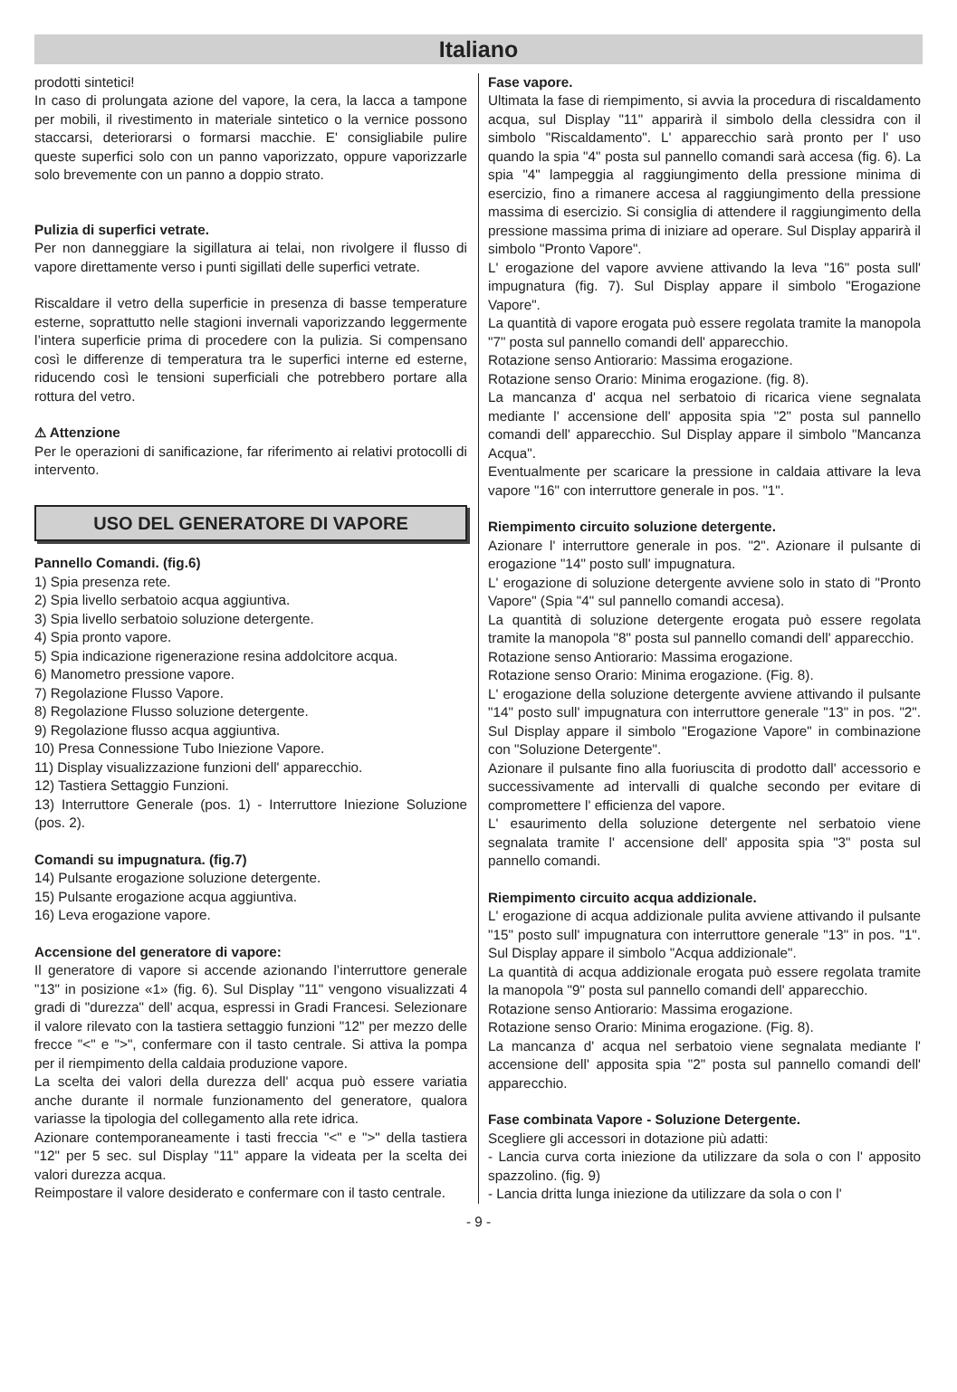Italiano
prodotti sintetici!
In caso di prolungata azione del vapore, la cera, la lacca a tampone per mobili, il rivestimento in materiale sintetico o la vernice possono staccarsi, deteriorarsi o formarsi macchie. E' consigliabile pulire queste superfici solo con un panno vaporizzato, oppure vaporizzarle solo brevemente con un panno a doppio strato.
Pulizia di superfici vetrate.
Per non danneggiare la sigillatura ai telai, non rivolgere il flusso di vapore direttamente verso i punti sigillati delle superfici vetrate.
Riscaldare il vetro della superficie in presenza di basse temperature esterne, soprattutto nelle stagioni invernali vaporizzando leggermente l’intera superficie prima di procedere con la pulizia. Si compensano così le differenze di temperatura tra le superfici interne ed esterne, riducendo così le tensioni superficiali che potrebbero portare alla rottura del vetro.
⚠ Attenzione
Per le operazioni di sanificazione, far riferimento ai relativi protocolli di intervento.
USO DEL GENERATORE DI VAPORE
Pannello Comandi. (fig.6)
1) Spia presenza rete.
2) Spia livello serbatoio acqua aggiuntiva.
3) Spia livello serbatoio soluzione detergente.
4) Spia pronto vapore.
5) Spia indicazione rigenerazione resina addolcitore acqua.
6) Manometro pressione vapore.
7) Regolazione Flusso Vapore.
8) Regolazione Flusso soluzione detergente.
9) Regolazione flusso acqua aggiuntiva.
10) Presa Connessione Tubo Iniezione Vapore.
11) Display visualizzazione funzioni dell' apparecchio.
12) Tastiera Settaggio Funzioni.
13) Interruttore Generale (pos. 1) - Interruttore Iniezione Soluzione (pos. 2).
Comandi su impugnatura. (fig.7)
14) Pulsante erogazione soluzione detergente.
15) Pulsante erogazione acqua aggiuntiva.
16) Leva erogazione vapore.
Accensione del generatore di vapore:
Il generatore di vapore si accende azionando l’interruttore generale "13" in posizione «1» (fig. 6). Sul Display "11" vengono visualizzati 4 gradi di "durezza" dell' acqua, espressi in Gradi Francesi. Selezionare il valore rilevato con la tastiera settaggio funzioni "12" per mezzo delle frecce "<" e ">", confermare con il tasto centrale. Si attiva la pompa per il riempimento della caldaia produzione vapore.
La scelta dei valori della durezza dell' acqua può essere variatia anche durante il normale funzionamento del generatore, qualora variasse la tipologia del collegamento alla rete idrica.
Azionare contemporaneamente i tasti freccia "<" e ">" della tastiera "12" per 5 sec. sul Display "11" appare la videata per la scelta dei valori durezza acqua.
Reimpostare il valore desiderato e confermare con il tasto centrale.
Fase vapore.
Ultimata la fase di riempimento, si avvia la procedura di riscaldamento acqua, sul Display "11" apparirà il simbolo della clessidra con il simbolo "Riscaldamento". L' apparecchio sarà pronto per l' uso quando la spia "4" posta sul pannello comandi sarà accesa (fig. 6). La spia "4" lampeggia al raggiungimento della pressione minima di esercizio, fino a rimanere accesa al raggiungimento della pressione massima di esercizio. Si consiglia di attendere il raggiungimento della pressione massima prima di iniziare ad operare. Sul Display apparirà il simbolo "Pronto Vapore".
L' erogazione del vapore avviene attivando la leva "16" posta sull' impugnatura (fig. 7). Sul Display appare il simbolo "Erogazione Vapore".
La quantità di vapore erogata può essere regolata tramite la manopola "7" posta sul pannello comandi dell' apparecchio.
Rotazione senso Antiorario: Massima erogazione.
Rotazione senso Orario: Minima erogazione. (fig. 8).
La mancanza d' acqua nel serbatoio di ricarica viene segnalata mediante l' accensione dell' apposita spia "2" posta sul pannello comandi dell' apparecchio. Sul Display appare il simbolo "Mancanza Acqua".
Eventualmente per scaricare la pressione in caldaia attivare la leva vapore "16" con interruttore generale in pos. "1".
Riempimento circuito soluzione detergente.
Azionare l' interruttore generale in pos. "2". Azionare il pulsante di erogazione "14" posto sull' impugnatura.
L' erogazione di soluzione detergente avviene solo in stato di "Pronto Vapore" (Spia "4" sul pannello comandi accesa).
La quantità di soluzione detergente erogata può essere regolata tramite la manopola "8" posta sul pannello comandi dell' apparecchio.
Rotazione senso Antiorario: Massima erogazione.
Rotazione senso Orario: Minima erogazione. (Fig. 8).
L' erogazione della soluzione detergente avviene attivando il pulsante "14" posto sull' impugnatura con interruttore generale "13" in pos. "2". Sul Display appare il simbolo "Erogazione Vapore" in combinazione con "Soluzione Detergente".
Azionare il pulsante fino alla fuoriuscita di prodotto dall' accessorio e successivamente ad intervalli di qualche secondo per evitare di compromettere l' efficienza del vapore.
L' esaurimento della soluzione detergente nel serbatoio viene segnalata tramite l' accensione dell' apposita spia "3" posta sul pannello comandi.
Riempimento circuito acqua addizionale.
L' erogazione di acqua addizionale pulita avviene attivando il pulsante "15" posto sull' impugnatura con interruttore generale "13" in pos. "1". Sul Display appare il simbolo "Acqua addizionale".
La quantità di acqua addizionale erogata può essere regolata tramite la manopola "9" posta sul pannello comandi dell' apparecchio.
Rotazione senso Antiorario: Massima erogazione.
Rotazione senso Orario: Minima erogazione. (Fig. 8).
La mancanza d' acqua nel serbatoio viene segnalata mediante l' accensione dell' apposita spia "2" posta sul pannello comandi dell' apparecchio.
Fase combinata Vapore - Soluzione Detergente.
Scegliere gli accessori in dotazione più adatti:
- Lancia curva corta iniezione da utilizzare da sola o con l' apposito spazzolino. (fig. 9)
- Lancia dritta lunga iniezione da utilizzare da sola o con l'
- 9 -